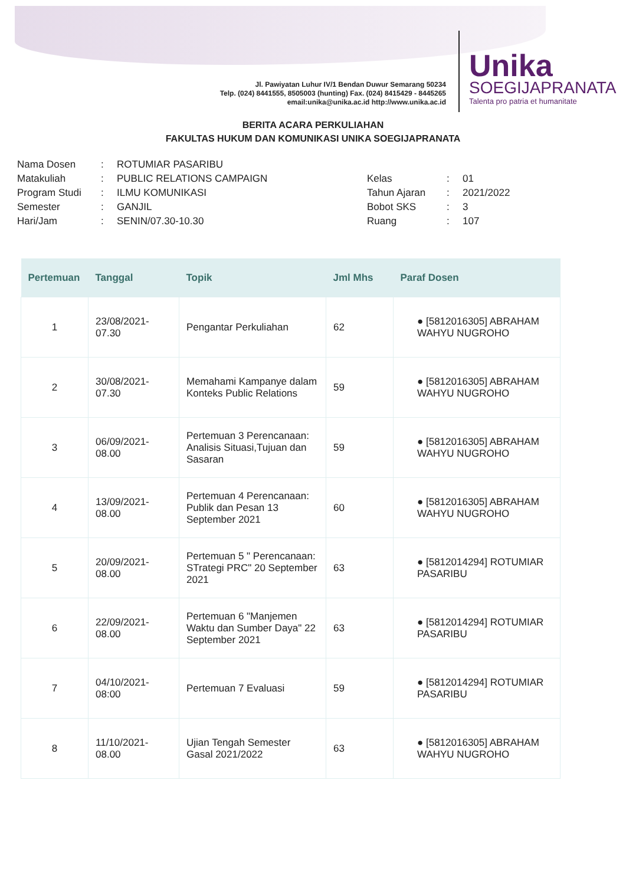Jl. Pawiyatan Luhur IV/1 Bendan Duwur Semarang 50234
Telp. (024) 8441555, 8505003 (hunting) Fax. (024) 8415429 - 8445265
email:unika@unika.ac.id http://www.unika.ac.id
Unika
SOEGIJAPRANATA
Talenta pro patria et humanitate
BERITA ACARA PERKULIAHAN
FAKULTAS HUKUM DAN KOMUNIKASI UNIKA SOEGIJAPRANATA
| Nama Dosen | : | ROTUMIAR PASARIBU |
| Matakuliah | : | PUBLIC RELATIONS CAMPAIGN |
| Program Studi | : | ILMU KOMUNIKASI |
| Semester | : | GANJIL |
| Hari/Jam | : | SENIN/07.30-10.30 |
| Kelas | : | 01 |
| Tahun Ajaran | : | 2021/2022 |
| Bobot SKS | : | 3 |
| Ruang | : | 107 |
| Pertemuan | Tanggal | Topik | Jml Mhs | Paraf Dosen |
| --- | --- | --- | --- | --- |
| 1 | 23/08/2021-07.30 | Pengantar Perkuliahan | 62 | ● [5812016305] ABRAHAM WAHYU NUGROHO |
| 2 | 30/08/2021-07.30 | Memahami Kampanye dalam Konteks Public Relations | 59 | ● [5812016305] ABRAHAM WAHYU NUGROHO |
| 3 | 06/09/2021-08.00 | Pertemuan 3 Perencanaan: Analisis Situasi,Tujuan dan Sasaran | 59 | ● [5812016305] ABRAHAM WAHYU NUGROHO |
| 4 | 13/09/2021-08.00 | Pertemuan 4 Perencanaan: Publik dan Pesan 13 September 2021 | 60 | ● [5812016305] ABRAHAM WAHYU NUGROHO |
| 5 | 20/09/2021-08.00 | Pertemuan 5 " Perencanaan: STrategi PRC" 20 September 2021 | 63 | ● [5812014294] ROTUMIAR PASARIBU |
| 6 | 22/09/2021-08.00 | Pertemuan 6 "Manjemen Waktu dan Sumber Daya" 22 September 2021 | 63 | ● [5812014294] ROTUMIAR PASARIBU |
| 7 | 04/10/2021-08:00 | Pertemuan 7 Evaluasi | 59 | ● [5812014294] ROTUMIAR PASARIBU |
| 8 | 11/10/2021-08.00 | Ujian Tengah Semester Gasal 2021/2022 | 63 | ● [5812016305] ABRAHAM WAHYU NUGROHO |